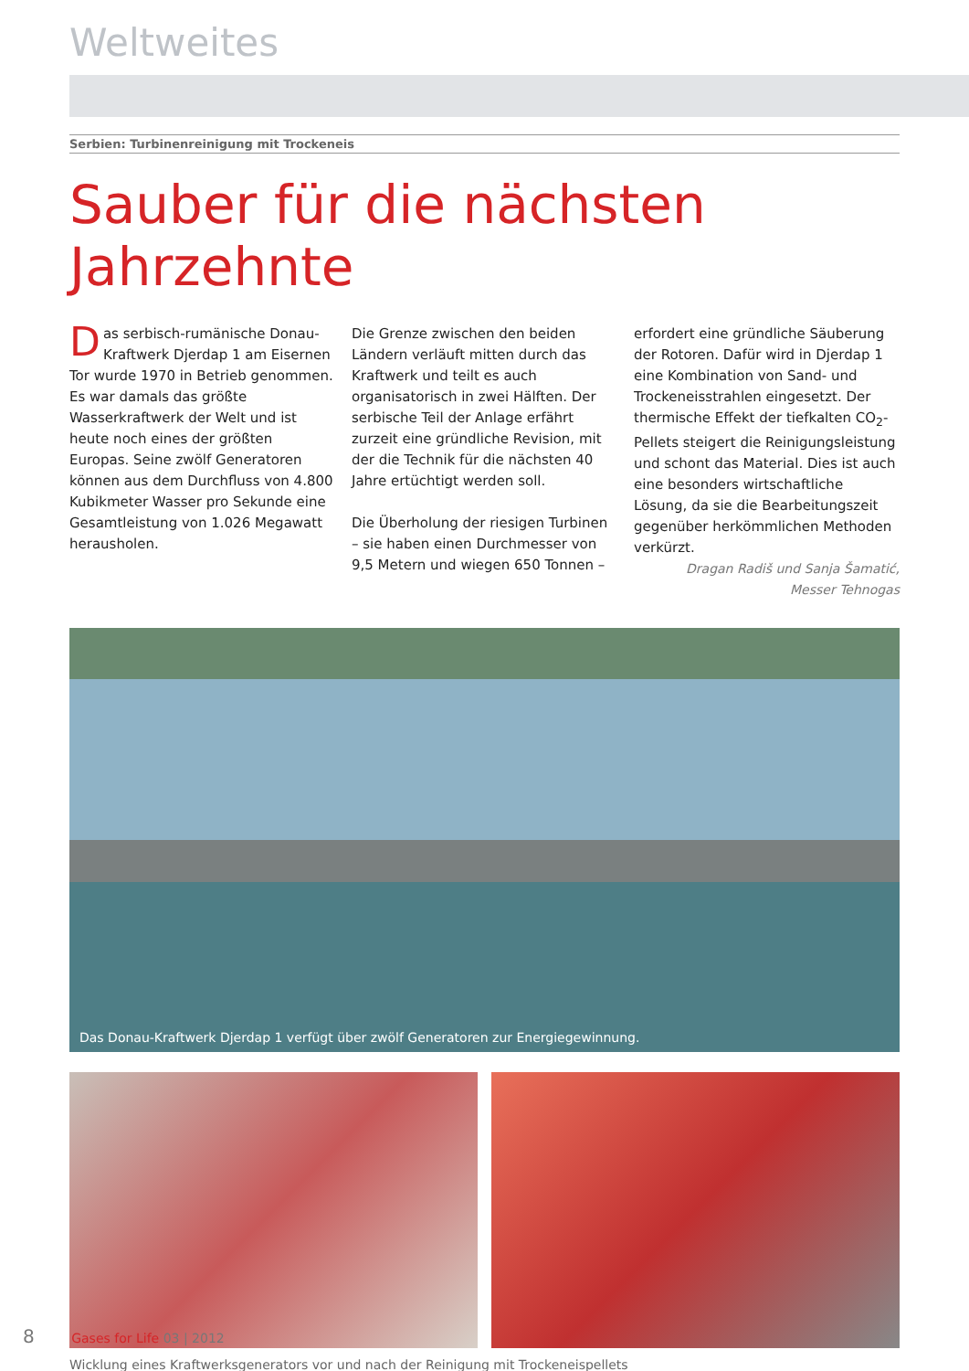Weltweites
Serbien: Turbinenreinigung mit Trockeneis
Sauber für die nächsten Jahrzehnte
Das serbisch-rumänische Donau-Kraftwerk Djerdap 1 am Eisernen Tor wurde 1970 in Betrieb genommen. Es war damals das größte Wasserkraftwerk der Welt und ist heute noch eines der größten Europas. Seine zwölf Generatoren können aus dem Durchfluss von 4.800 Kubikmeter Wasser pro Sekunde eine Gesamtleistung von 1.026 Megawatt herausholen.
Die Grenze zwischen den beiden Ländern verläuft mitten durch das Kraftwerk und teilt es auch organisatorisch in zwei Hälften. Der serbische Teil der Anlage erfährt zurzeit eine gründliche Revision, mit der die Technik für die nächsten 40 Jahre ertüchtigt werden soll.
Die Überholung der riesigen Turbinen – sie haben einen Durchmesser von 9,5 Metern und wiegen 650 Tonnen –
erfordert eine gründliche Säuberung der Rotoren. Dafür wird in Djerdap 1 eine Kombination von Sand- und Trockeneisstrahlen eingesetzt. Der thermische Effekt der tiefkalten CO<sub>2</sub>-Pellets steigert die Reinigungsleistung und schont das Material. Dies ist auch eine besonders wirtschaftliche Lösung, da sie die Bearbeitungszeit gegenüber herkömmlichen Methoden verkürzt.
Dragan Radiš und Sanja Šamatić,
Messer Tehnogas
Das Donau-Kraftwerk Djerdap 1 verfügt über zwölf Generatoren zur Energiegewinnung.
Wicklung eines Kraftwerksgenerators vor und nach der Reinigung mit Trockeneispellets
8 Gases for Life 03 | 2012